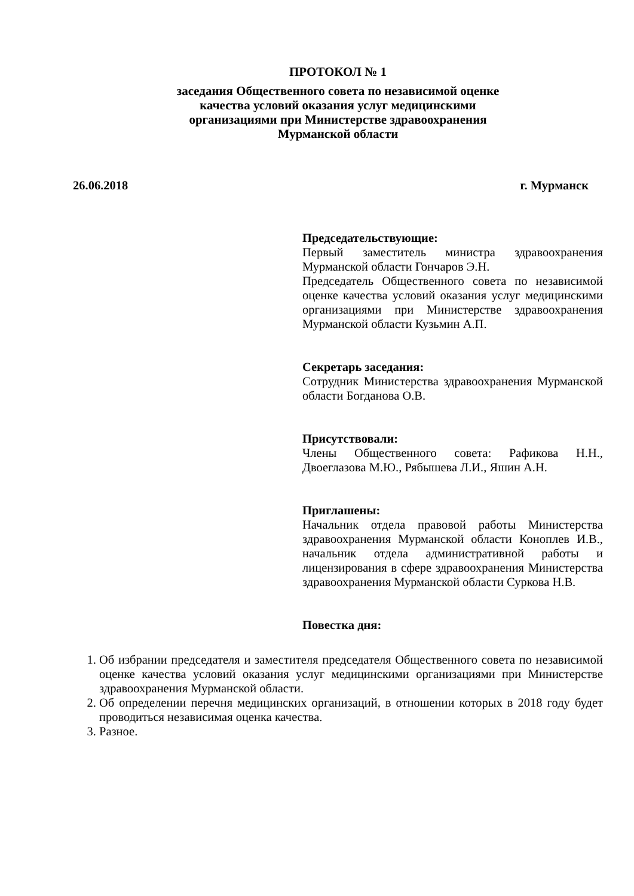ПРОТОКОЛ № 1
заседания Общественного совета по независимой оценке
качества условий оказания услуг медицинскими
организациями при Министерстве здравоохранения
Мурманской области
26.06.2018 г. Мурманск
Председательствующие:
Первый заместитель министра здравоохранения Мурманской области Гончаров Э.Н.
Председатель Общественного совета по независимой оценке качества условий оказания услуг медицинскими организациями при Министерстве здравоохранения Мурманской области Кузьмин А.П.
Секретарь заседания:
Сотрудник Министерства здравоохранения Мурманской области Богданова О.В.
Присутствовали:
Члены Общественного совета: Рафикова Н.Н., Двоеглазова М.Ю., Рябышева Л.И., Яшин А.Н.
Приглашены:
Начальник отдела правовой работы Министерства здравоохранения Мурманской области Коноплев И.В., начальник отдела административной работы и лицензирования в сфере здравоохранения Министерства здравоохранения Мурманской области Суркова Н.В.
Повестка дня:
1. Об избрании председателя и заместителя председателя Общественного совета по независимой оценке качества условий оказания услуг медицинскими организациями при Министерстве здравоохранения Мурманской области.
2. Об определении перечня медицинских организаций, в отношении которых в 2018 году будет проводиться независимая оценка качества.
3. Разное.